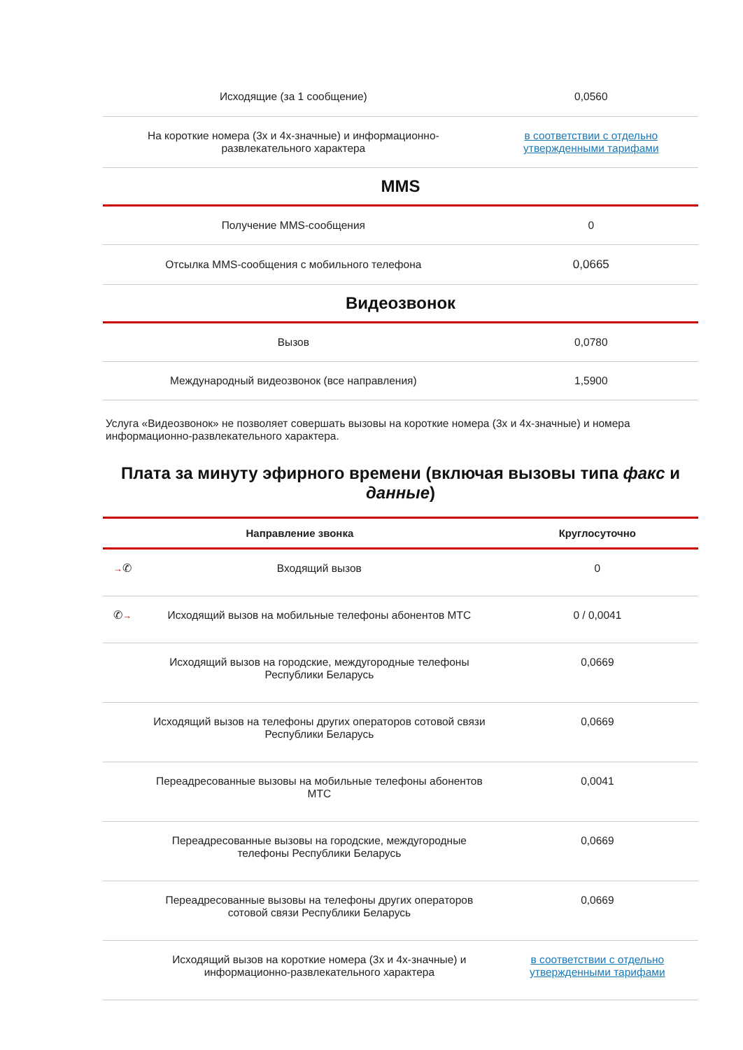| Исходящие (за 1 сообщение) | 0,0560 |
| На короткие номера (3х и 4х-значные) и информационно-развлекательного характера | в соответствии с отдельно утвержденными тарифами |
MMS
| Получение MMS-сообщения | 0 |
| Отсылка MMS-сообщения с мобильного телефона | 0,0665 |
Видеозвонок
| Вызов | 0,0780 |
| Международный видеозвонок (все направления) | 1,5900 |
Услуга «Видеозвонок» не позволяет совершать вызовы на короткие номера (3х и 4х-значные) и номера информационно-развлекательного характера.
Плата за минуту эфирного времени (включая вызовы типа факс и данные)
| Направление звонка | | Круглосуточно |
| --- | --- | --- |
| → ✆ | Входящий вызов | 0 |
| ✆ → | Исходящий вызов на мобильные телефоны абонентов МТС | 0 / 0,0041 |
| | Исходящий вызов на городские, междугородные телефоны Республики Беларусь | 0,0669 |
| | Исходящий вызов на телефоны других операторов сотовой связи Республики Беларусь | 0,0669 |
| | Переадресованные вызовы на мобильные телефоны абонентов МТС | 0,0041 |
| | Переадресованные вызовы на городские, междугородные телефоны Республики Беларусь | 0,0669 |
| | Переадресованные вызовы на телефоны других операторов сотовой связи Республики Беларусь | 0,0669 |
| | Исходящий вызов на короткие номера (3х и 4х-значные) и информационно-развлекательного характера | в соответствии с отдельно утвержденными тарифами |